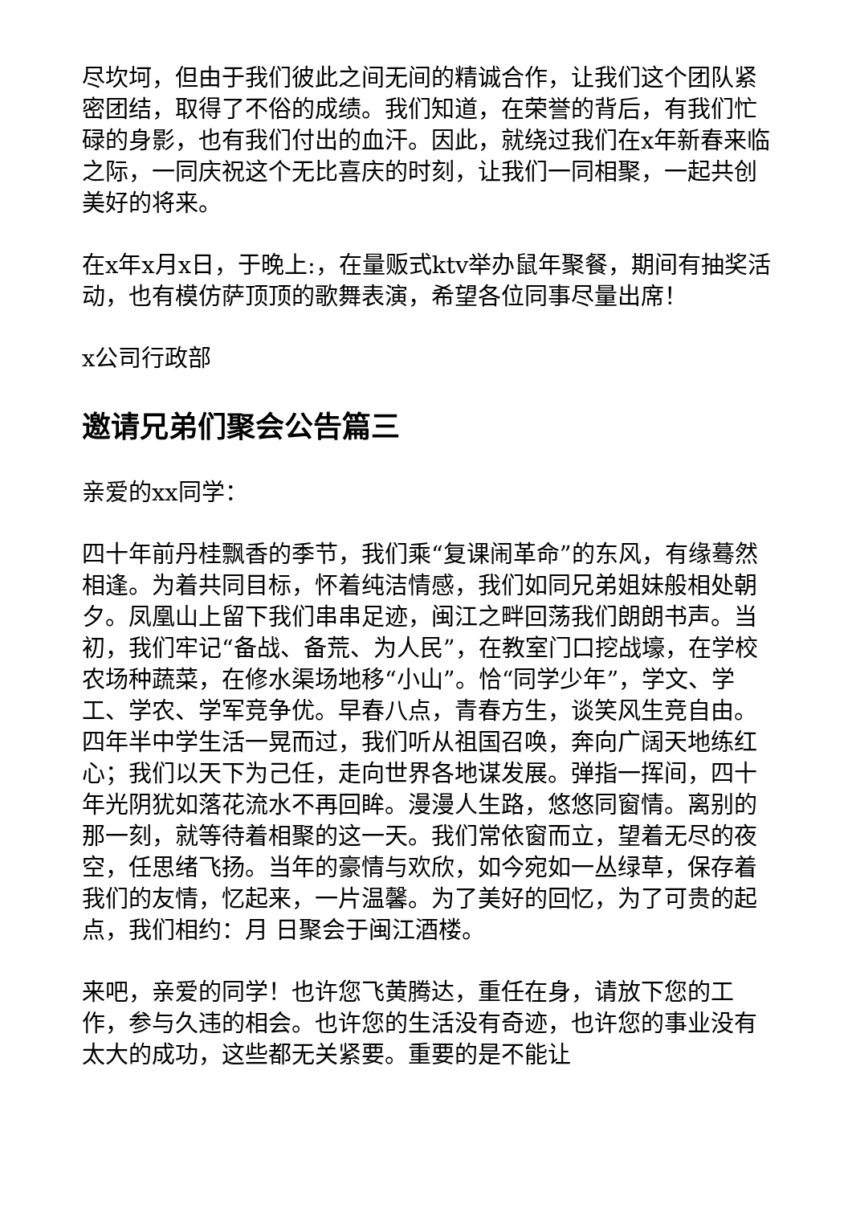尽坎坷，但由于我们彼此之间无间的精诚合作，让我们这个团队紧密团结，取得了不俗的成绩。我们知道，在荣誉的背后，有我们忙碌的身影，也有我们付出的血汗。因此，就绕过我们在x年新春来临之际，一同庆祝这个无比喜庆的时刻，让我们一同相聚，一起共创美好的将来。
在x年x月x日，于晚上:，在量贩式ktv举办鼠年聚餐，期间有抽奖活动，也有模仿萨顶顶的歌舞表演，希望各位同事尽量出席！
x公司行政部
邀请兄弟们聚会公告篇三
亲爱的xx同学：
四十年前丹桂飘香的季节，我们乘“复课闹革命”的东风，有缘蓦然相逢。为着共同目标，怀着纯洁情感，我们如同兄弟姐妹般相处朝夕。凤凰山上留下我们串串足迹，闽江之畔回荡我们朗朗书声。当初，我们牢记“备战、备荒、为人民”，在教室门口挖战壕，在学校农场种蔬菜，在修水渠场地移“小山”。恰“同学少年”，学文、学工、学农、学军竞争优。早春八点，青春方生，谈笑风生竞自由。四年半中学生活一晃而过，我们听从祖国召唤，奔向广阔天地练红心；我们以天下为己任，走向世界各地谋发展。弹指一挥间，四十年光阴犹如落花流水不再回眸。漫漫人生路，悠悠同窗情。离别的那一刻，就等待着相聚的这一天。我们常依窗而立，望着无尽的夜空，任思绪飞扬。当年的豪情与欢欣，如今宛如一丛绿草，保存着我们的友情，忆起来，一片温馨。为了美好的回忆，为了可贵的起点，我们相约：月 日聚会于闽江酒楼。
来吧，亲爱的同学！也许您飞黄腾达，重任在身，请放下您的工作，参与久违的相会。也许您的生活没有奇迹，也许您的事业没有太大的成功，这些都无关紧要。重要的是不能让